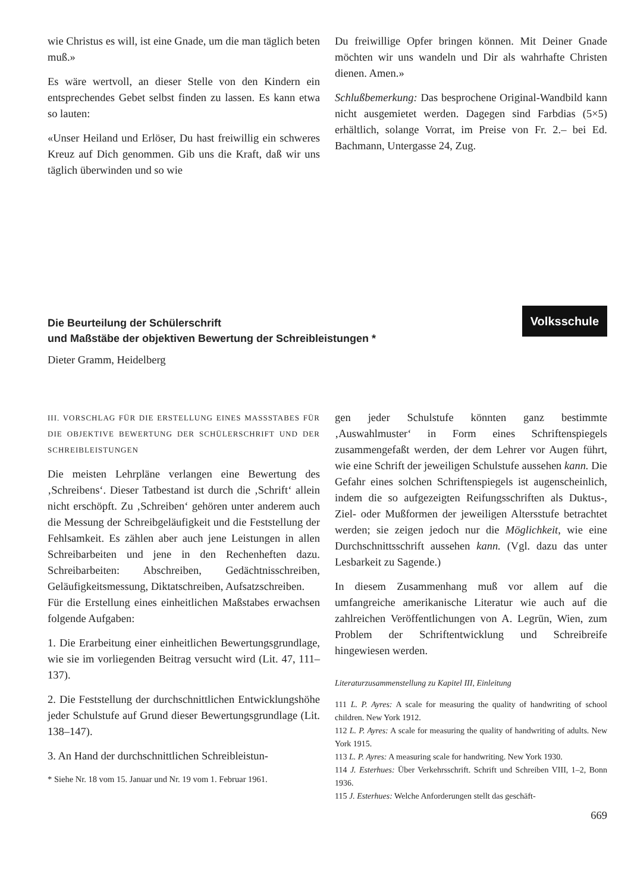wie Christus es will, ist eine Gnade, um die man täglich beten muß.»
Es wäre wertvoll, an dieser Stelle von den Kindern ein entsprechendes Gebet selbst finden zu lassen. Es kann etwa so lauten:
«Unser Heiland und Erlöser, Du hast freiwillig ein schweres Kreuz auf Dich genommen. Gib uns die Kraft, daß wir uns täglich überwinden und so wie
Du freiwillige Opfer bringen können. Mit Deiner Gnade möchten wir uns wandeln und Dir als wahrhafte Christen dienen. Amen.»
Schlußbemerkung: Das besprochene Original-Wandbild kann nicht ausgemietet werden. Dagegen sind Farbdias (5×5) erhältlich, solange Vorrat, im Preise von Fr. 2.– bei Ed. Bachmann, Untergasse 24, Zug.
Die Beurteilung der Schülerschrift
und Maßstäbe der objektiven Bewertung der Schreibleistungen *
Volksschule
Dieter Gramm, Heidelberg
III. VORSCHLAG FÜR DIE ERSTELLUNG EINES MASSSTABES FÜR DIE OBJEKTIVE BEWERTUNG DER SCHÜLERSCHRIFT UND DER SCHREIBLEISTUNGEN
Die meisten Lehrpläne verlangen eine Bewertung des ‚Schreibens‘. Dieser Tatbestand ist durch die ‚Schrift‘ allein nicht erschöpft. Zu ‚Schreiben‘ gehören unter anderem auch die Messung der Schreibgeläufigkeit und die Feststellung der Fehlsamkeit. Es zählen aber auch jene Leistungen in allen Schreibarbeiten und jene in den Rechenheften dazu. Schreibarbeiten: Abschreiben, Gedächtnisschreiben, Geläufigkeitsmessung, Diktatschreiben, Aufsatzschreiben.
Für die Erstellung eines einheitlichen Maßstabes erwachsen folgende Aufgaben:
1. Die Erarbeitung einer einheitlichen Bewertungsgrundlage, wie sie im vorliegenden Beitrag versucht wird (Lit. 47, 111–137).
2. Die Feststellung der durchschnittlichen Entwicklungshöhe jeder Schulstufe auf Grund dieser Bewertungsgrundlage (Lit. 138–147).
3. An Hand der durchschnittlichen Schreibleistun-
* Siehe Nr. 18 vom 15. Januar und Nr. 19 vom 1. Februar 1961.
gen jeder Schulstufe könnten ganz bestimmte ‚Auswahlmuster‘ in Form eines Schriftenspiegels zusammengefaßt werden, der dem Lehrer vor Augen führt, wie eine Schrift der jeweiligen Schulstufe aussehen kann. Die Gefahr eines solchen Schriftenspiegels ist augenscheinlich, indem die so aufgezeigten Reifungsschriften als Duktus-, Ziel- oder Mußformen der jeweiligen Altersstufe betrachtet werden; sie zeigen jedoch nur die Möglichkeit, wie eine Durchschnittsschrift aussehen kann. (Vgl. dazu das unter Lesbarkeit zu Sagende.)
In diesem Zusammenhang muß vor allem auf die umfangreiche amerikanische Literatur wie auch auf die zahlreichen Veröffentlichungen von A. Legrün, Wien, zum Problem der Schriftentwicklung und Schreibreife hingewiesen werden.
Literaturzusammenstellung zu Kapitel III, Einleitung
111 L. P. Ayres: A scale for measuring the quality of handwriting of school children. New York 1912.
112 L. P. Ayres: A scale for measuring the quality of handwriting of adults. New York 1915.
113 L. P. Ayres: A measuring scale for handwriting. New York 1930.
114 J. Esterhues: Über Verkehrsschrift. Schrift und Schreiben VIII, 1–2, Bonn 1936.
115 J. Esterhues: Welche Anforderungen stellt das geschäft-
669